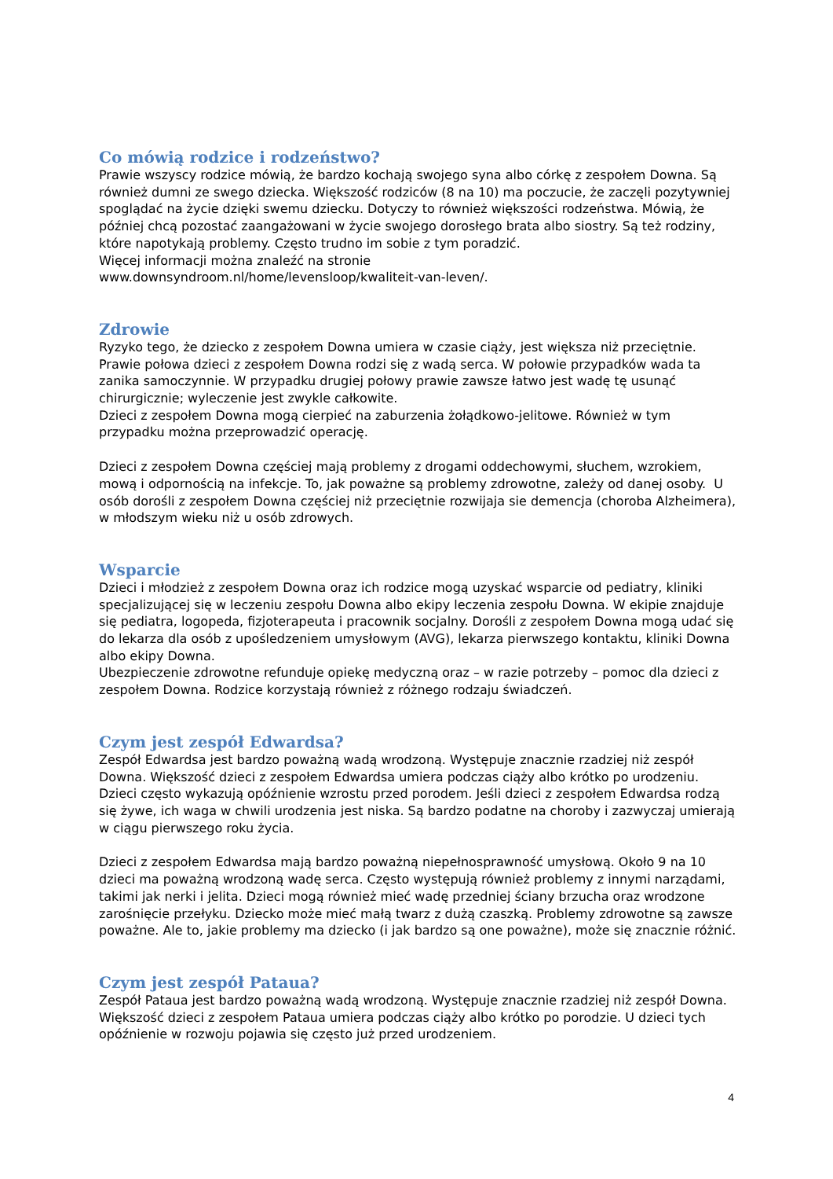Co mówią rodzice i rodzeństwo?
Prawie wszyscy rodzice mówią, że bardzo kochają swojego syna albo córkę z zespołem Downa. Są również dumni ze swego dziecka. Większość rodziców (8 na 10) ma poczucie, że zaczęli pozytywniej spoglądać na życie dzięki swemu dziecku. Dotyczy to również większości rodzeństwa. Mówią, że później chcą pozostać zaangażowani w życie swojego dorosłego brata albo siostry. Są też rodziny, które napotykają problemy. Często trudno im sobie z tym poradzić.
Więcej informacji można znaleźć na stronie
www.downsyndroom.nl/home/levensloop/kwaliteit-van-leven/.
Zdrowie
Ryzyko tego, że dziecko z zespołem Downa umiera w czasie ciąży, jest większa niż przeciętnie. Prawie połowa dzieci z zespołem Downa rodzi się z wadą serca. W połowie przypadków wada ta zanika samoczynnie. W przypadku drugiej połowy prawie zawsze łatwo jest wadę tę usunąć chirurgicznie; wyleczenie jest zwykle całkowite.
Dzieci z zespołem Downa mogą cierpieć na zaburzenia żołądkowo-jelitowe. Również w tym przypadku można przeprowadzić operację.
Dzieci z zespołem Downa częściej mają problemy z drogami oddechowymi, słuchem, wzrokiem, mową i odpornością na infekcje. To, jak poważne są problemy zdrowotne, zależy od danej osoby. U osób dorośli z zespołem Downa częściej niż przeciętnie rozwijaja sie demencja (choroba Alzheimera), w młodszym wieku niż u osób zdrowych.
Wsparcie
Dzieci i młodzież z zespołem Downa oraz ich rodzice mogą uzyskać wsparcie od pediatry, kliniki specjalizującej się w leczeniu zespołu Downa albo ekipy leczenia zespołu Downa. W ekipie znajduje się pediatra, logopeda, fizjoterapeuta i pracownik socjalny. Dorośli z zespołem Downa mogą udać się do lekarza dla osób z upośledzeniem umysłowym (AVG), lekarza pierwszego kontaktu, kliniki Downa albo ekipy Downa.
Ubezpieczenie zdrowotne refunduje opiekę medyczną oraz – w razie potrzeby – pomoc dla dzieci z zespołem Downa. Rodzice korzystają również z różnego rodzaju świadczeń.
Czym jest zespół Edwardsa?
Zespół Edwardsa jest bardzo poważną wadą wrodzoną. Występuje znacznie rzadziej niż zespół Downa. Większość dzieci z zespołem Edwardsa umiera podczas ciąży albo krótko po urodzeniu. Dzieci często wykazują opóźnienie wzrostu przed porodem. Jeśli dzieci z zespołem Edwardsa rodzą się żywe, ich waga w chwili urodzenia jest niska. Są bardzo podatne na choroby i zazwyczaj umierają w ciągu pierwszego roku życia.
Dzieci z zespołem Edwardsa mają bardzo poważną niepełnosprawność umysłową. Około 9 na 10 dzieci ma poważną wrodzoną wadę serca. Często występują również problemy z innymi narządami, takimi jak nerki i jelita. Dzieci mogą również mieć wadę przedniej ściany brzucha oraz wrodzone zarośnięcie przełyku. Dziecko może mieć małą twarz z dużą czaszką. Problemy zdrowotne są zawsze poważne. Ale to, jakie problemy ma dziecko (i jak bardzo są one poważne), może się znacznie różnić.
Czym jest zespół Pataua?
Zespół Pataua jest bardzo poważną wadą wrodzoną. Występuje znacznie rzadziej niż zespół Downa. Większość dzieci z zespołem Pataua umiera podczas ciąży albo krótko po porodzie. U dzieci tych opóźnienie w rozwoju pojawia się często już przed urodzeniem.
4